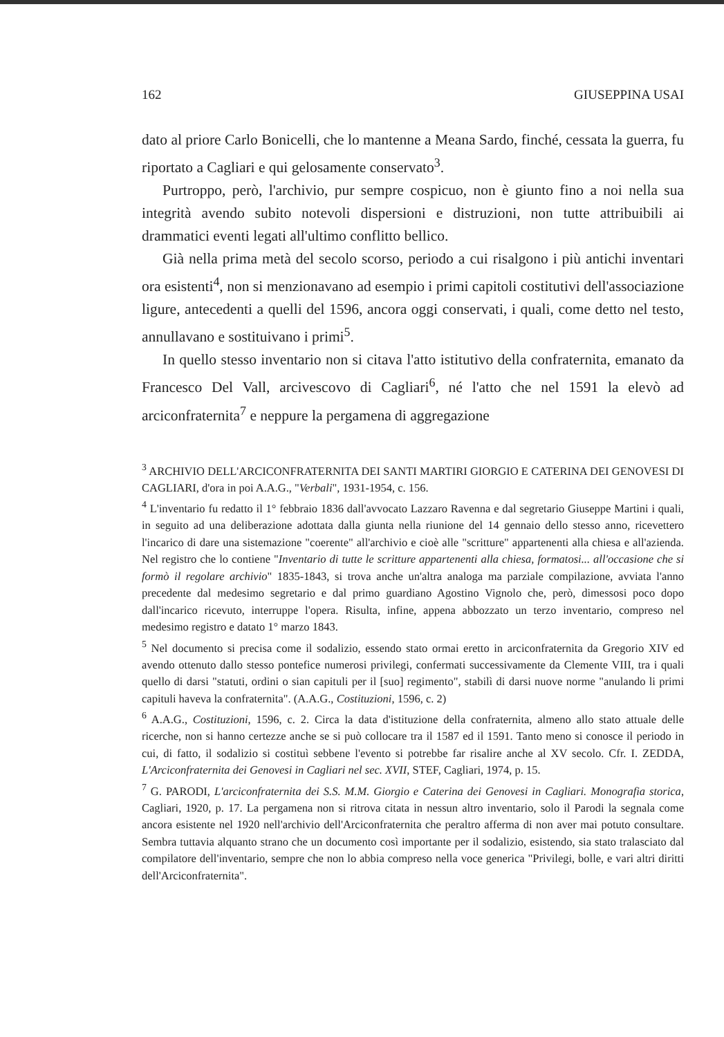162 GIUSEPPINA USAI
dato al priore Carlo Bonicelli, che lo mantenne a Meana Sardo, finché, cessata la guerra, fu riportato a Cagliari e qui gelosamente conservato<sup>3</sup>.
Purtroppo, però, l'archivio, pur sempre cospicuo, non è giunto fino a noi nella sua integrità avendo subito notevoli dispersioni e distruzioni, non tutte attribuibili ai drammatici eventi legati all'ultimo conflitto bellico.
Già nella prima metà del secolo scorso, periodo a cui risalgono i più antichi inventari ora esistenti<sup>4</sup>, non si menzionavano ad esempio i primi capitoli costitutivi dell'associazione ligure, antecedenti a quelli del 1596, ancora oggi conservati, i quali, come detto nel testo, annullavano e sostituivano i primi<sup>5</sup>.
In quello stesso inventario non si citava l'atto istitutivo della confraternita, emanato da Francesco Del Vall, arcivescovo di Cagliari<sup>6</sup>, né l'atto che nel 1591 la elevò ad arciconfraternita<sup>7</sup> e neppure la pergamena di aggregazione
<sup>3</sup> ARCHIVIO DELL'ARCICONFRATERNITA DEI SANTI MARTIRI GIORGIO E CATERINA DEI GENOVESI DI CAGLIARI, d'ora in poi A.A.G., "Verbali", 1931-1954, c. 156.
<sup>4</sup> L'inventario fu redatto il 1° febbraio 1836 dall'avvocato Lazzaro Ravenna e dal segretario Giuseppe Martini i quali, in seguito ad una deliberazione adottata dalla giunta nella riunione del 14 gennaio dello stesso anno, ricevettero l'incarico di dare una sistemazione "coerente" all'archivio e cioè alle "scritture" appartenenti alla chiesa e all'azienda. Nel registro che lo contiene "Inventario di tutte le scritture appartenenti alla chiesa, formatosi... all'occasione che si formò il regolare archivio" 1835-1843, si trova anche un'altra analoga ma parziale compilazione, avviata l'anno precedente dal medesimo segretario e dal primo guardiano Agostino Vignolo che, però, dimessosi poco dopo dall'incarico ricevuto, interruppe l'opera. Risulta, infine, appena abbozzato un terzo inventario, compreso nel medesimo registro e datato 1° marzo 1843.
<sup>5</sup> Nel documento si precisa come il sodalizio, essendo stato ormai eretto in arciconfraternita da Gregorio XIV ed avendo ottenuto dallo stesso pontefice numerosi privilegi, confermati successivamente da Clemente VIII, tra i quali quello di darsi "statuti, ordini o sian capituli per il [suo] regimento", stabilì di darsi nuove norme "anulando li primi capituli haveva la confraternita". (A.A.G., Costituzioni, 1596, c. 2)
<sup>6</sup> A.A.G., Costituzioni, 1596, c. 2. Circa la data d'istituzione della confraternita, almeno allo stato attuale delle ricerche, non si hanno certezze anche se si può collocare tra il 1587 ed il 1591. Tanto meno si conosce il periodo in cui, di fatto, il sodalizio si costituì sebbene l'evento si potrebbe far risalire anche al XV secolo. Cfr. I. ZEDDA, L'Arciconfraternita dei Genovesi in Cagliari nel sec. XVII, STEF, Cagliari, 1974, p. 15.
<sup>7</sup> G. PARODI, L'arciconfraternita dei S.S. M.M. Giorgio e Caterina dei Genovesi in Cagliari. Monografia storica, Cagliari, 1920, p. 17. La pergamena non si ritrova citata in nessun altro inventario, solo il Parodi la segnala come ancora esistente nel 1920 nell'archivio dell'Arciconfraternita che peraltro afferma di non aver mai potuto consultare. Sembra tuttavia alquanto strano che un documento così importante per il sodalizio, esistendo, sia stato tralasciato dal compilatore dell'inventario, sempre che non lo abbia compreso nella voce generica "Privilegi, bolle, e vari altri diritti dell'Arciconfraternita".